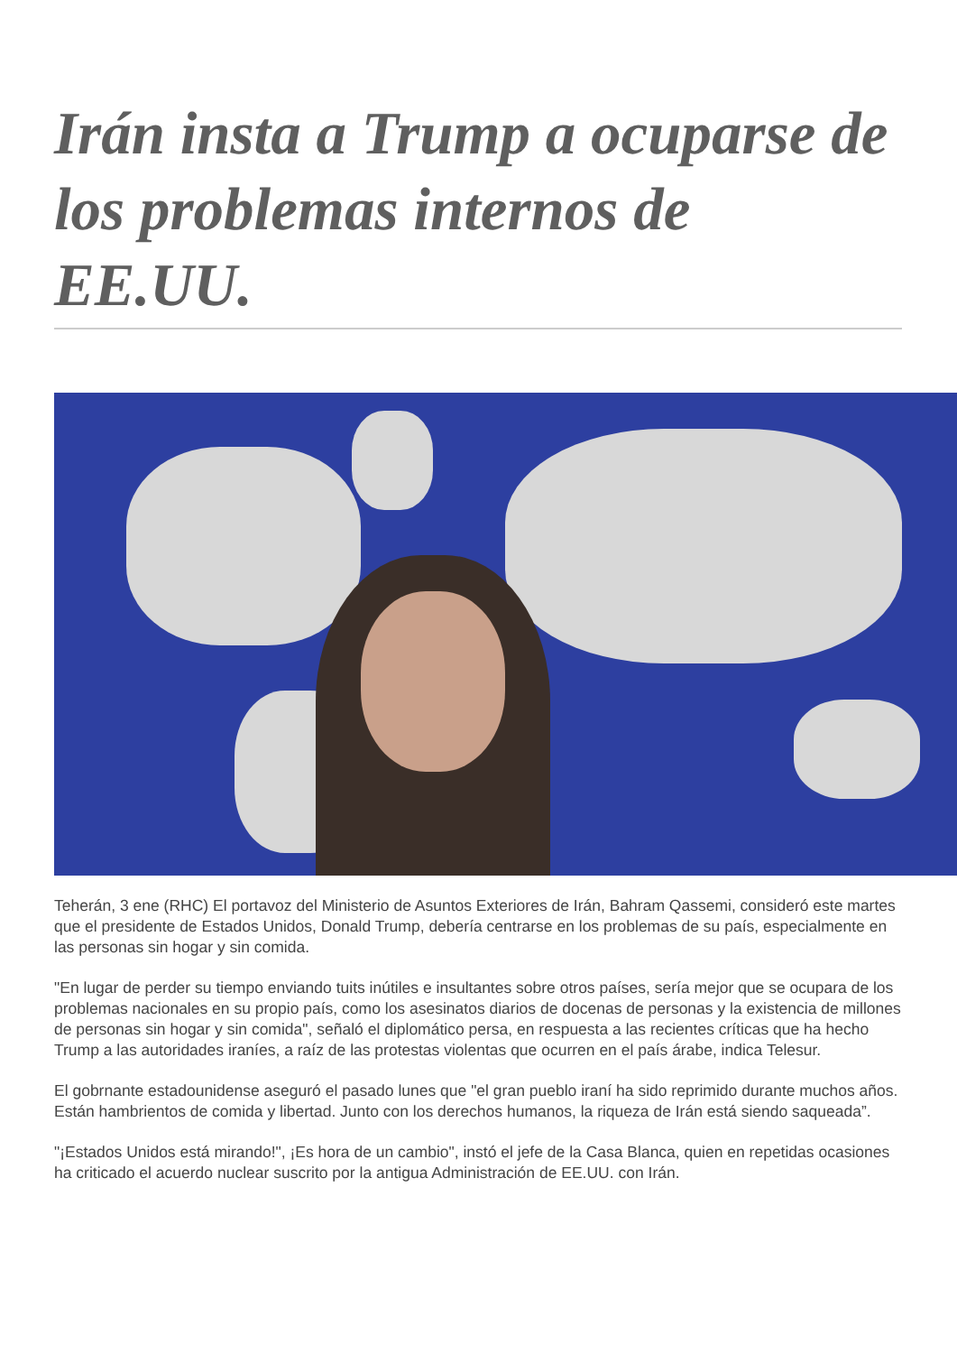Irán insta a Trump a ocuparse de los problemas internos de EE.UU.
Teherán, 3 ene (RHC) El portavoz del Ministerio de Asuntos Exteriores de Irán, Bahram Qassemi, consideró este martes que el presidente de Estados Unidos, Donald Trump, debería centrarse en los problemas de su país, especialmente en las personas sin hogar y sin comida.
"En lugar de perder su tiempo enviando tuits inútiles e insultantes sobre otros países, sería mejor que se ocupara de los problemas nacionales en su propio país, como los asesinatos diarios de docenas de personas y la existencia de millones de personas sin hogar y sin comida", señaló el diplomático persa, en respuesta a las recientes críticas que ha hecho Trump a las autoridades iraníes, a raíz de las protestas violentas que ocurren en el país árabe, indica Telesur.
El gobrnante estadounidense aseguró el pasado lunes que "el gran pueblo iraní ha sido reprimido durante muchos años. Están hambrientos de comida y libertad. Junto con los derechos humanos, la riqueza de Irán está siendo saqueada”.
"¡Estados Unidos está mirando!", ¡Es hora de un cambio", instó el jefe de la Casa Blanca, quien en repetidas ocasiones ha criticado el acuerdo nuclear suscrito por la antigua Administración de EE.UU. con Irán.